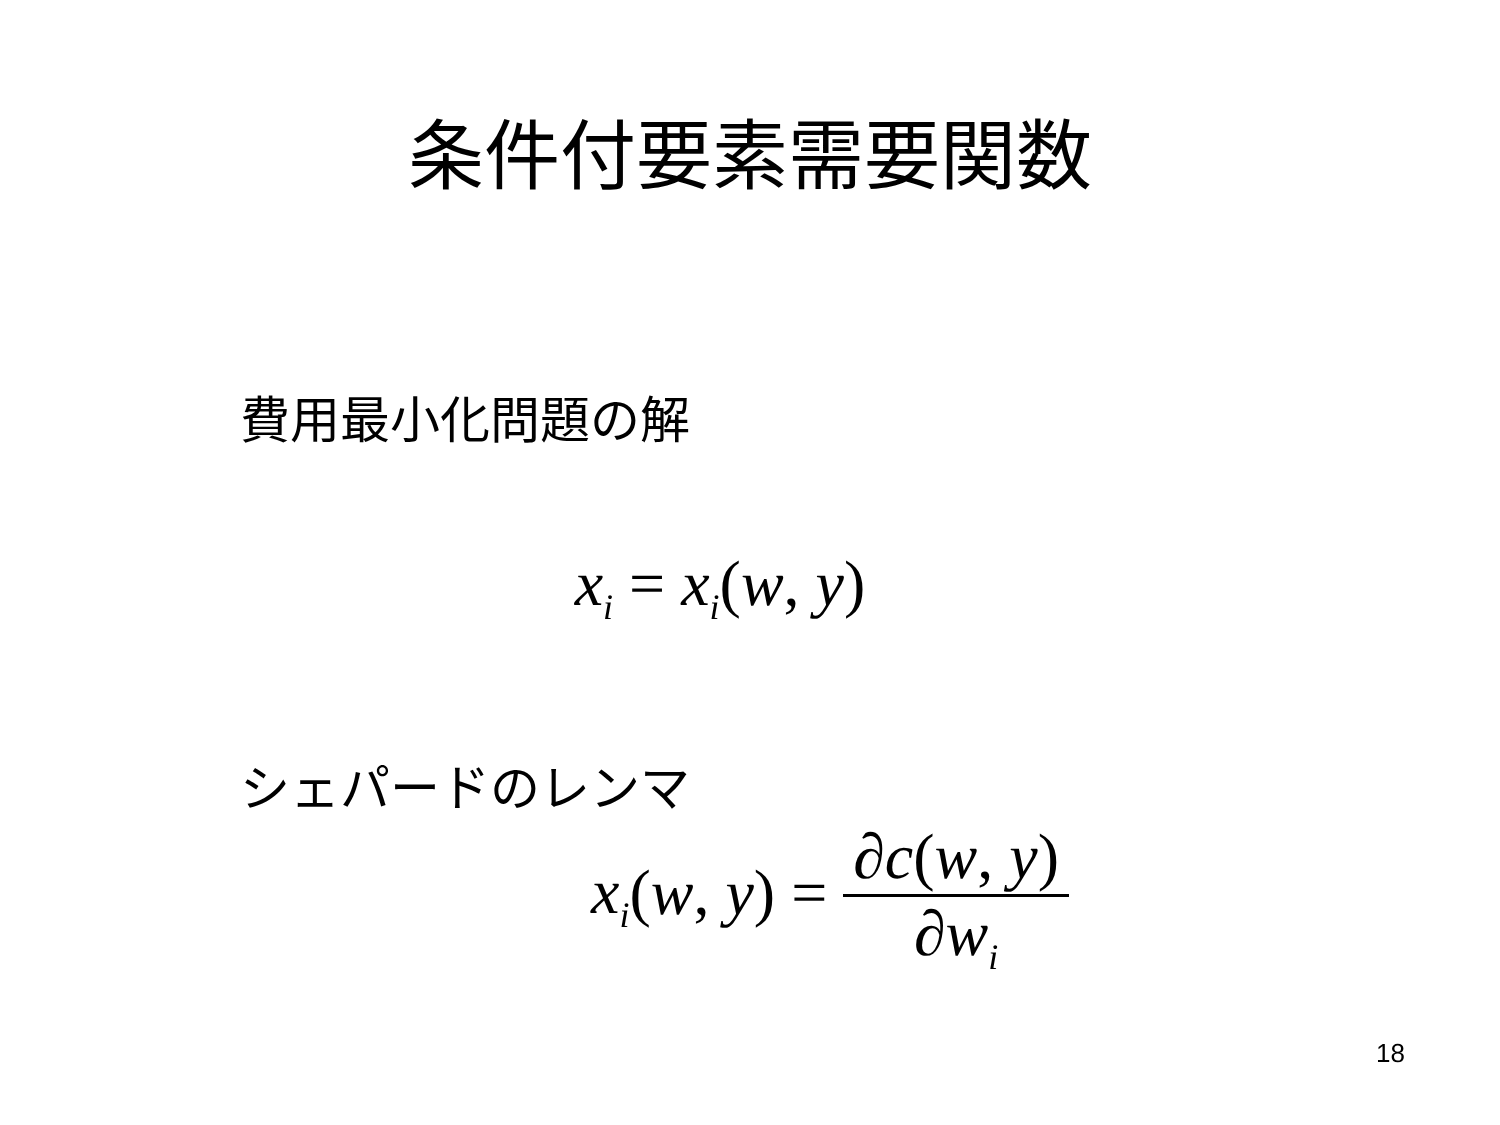条件付要素需要関数
費用最小化問題の解
x<sub>i</sub> = x<sub>i</sub>(w, y)
シェパードのレンマ
x<sub>i</sub>(w, y) =
∂c(w, y)
∂w<sub>i</sub>
18